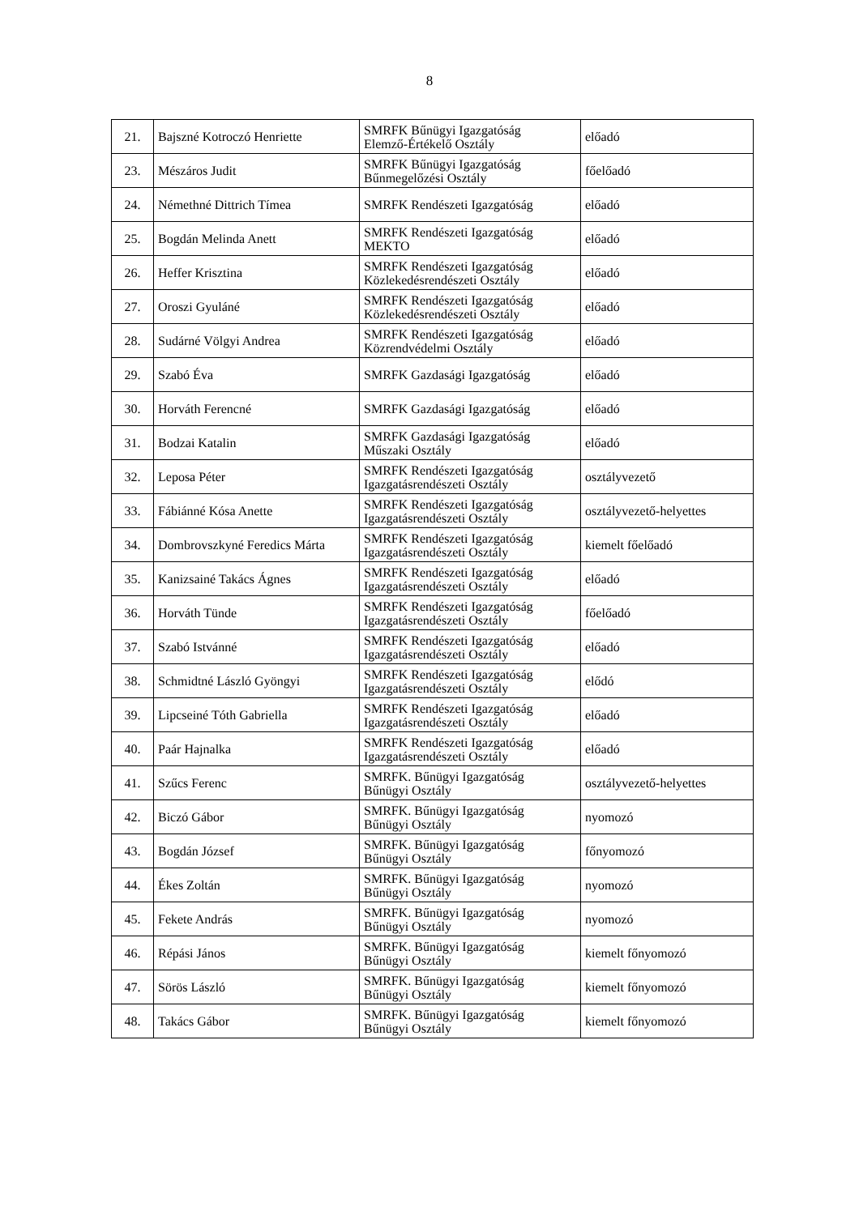8
| 21. | Bajszné Kotroczó Henriette | SMRFK Bűnügyi Igazgatóság Elemző-Értékelő Osztály | előadó |
| 23. | Mészáros Judit | SMRFK Bűnügyi Igazgatóság Bűnmegelőzési Osztály | főelőadó |
| 24. | Némethné Dittrich Tímea | SMRFK Rendészeti Igazgatóság | előadó |
| 25. | Bogdán Melinda Anett | SMRFK Rendészeti Igazgatóság MEKTO | előadó |
| 26. | Heffer Krisztina | SMRFK Rendészeti Igazgatóság Közlekedésrendészeti Osztály | előadó |
| 27. | Oroszi Gyuláné | SMRFK Rendészeti Igazgatóság Közlekedésrendészeti Osztály | előadó |
| 28. | Sudárné Völgyi Andrea | SMRFK Rendészeti Igazgatóság Közrendvédelmi Osztály | előadó |
| 29. | Szabó Éva | SMRFK Gazdasági Igazgatóság | előadó |
| 30. | Horváth Ferencné | SMRFK Gazdasági Igazgatóság | előadó |
| 31. | Bodzai Katalin | SMRFK Gazdasági Igazgatóság Műszaki Osztály | előadó |
| 32. | Leposa Péter | SMRFK Rendészeti Igazgatóság Igazgatásrendészeti Osztály | osztályvezető |
| 33. | Fábiánné Kósa Anette | SMRFK Rendészeti Igazgatóság Igazgatásrendészeti Osztály | osztályvezető-helyettes |
| 34. | Dombrovszkyné Feredics Márta | SMRFK Rendészeti Igazgatóság Igazgatásrendészeti Osztály | kiemelt főelőadó |
| 35. | Kanizsainé Takács Ágnes | SMRFK Rendészeti Igazgatóság Igazgatásrendészeti Osztály | előadó |
| 36. | Horváth Tünde | SMRFK Rendészeti Igazgatóság Igazgatásrendészeti Osztály | főelőadó |
| 37. | Szabó Istvánné | SMRFK Rendészeti Igazgatóság Igazgatásrendészeti Osztály | előadó |
| 38. | Schmidtné László Gyöngyi | SMRFK Rendészeti Igazgatóság Igazgatásrendészeti Osztály | elődó |
| 39. | Lipcseiné Tóth Gabriella | SMRFK Rendészeti Igazgatóság Igazgatásrendészeti Osztály | előadó |
| 40. | Paár Hajnalka | SMRFK Rendészeti Igazgatóság Igazgatásrendészeti Osztály | előadó |
| 41. | Szűcs Ferenc | SMRFK. Bűnügyi Igazgatóság Bűnügyi Osztály | osztályvezető-helyettes |
| 42. | Biczó Gábor | SMRFK. Bűnügyi Igazgatóság Bűnügyi Osztály | nyomozó |
| 43. | Bogdán József | SMRFK. Bűnügyi Igazgatóság Bűnügyi Osztály | főnyomozó |
| 44. | Ékes Zoltán | SMRFK. Bűnügyi Igazgatóság Bűnügyi Osztály | nyomozó |
| 45. | Fekete András | SMRFK. Bűnügyi Igazgatóság Bűnügyi Osztály | nyomozó |
| 46. | Répási János | SMRFK. Bűnügyi Igazgatóság Bűnügyi Osztály | kiemelt főnyomozó |
| 47. | Sörös László | SMRFK. Bűnügyi Igazgatóság Bűnügyi Osztály | kiemelt főnyomozó |
| 48. | Takács Gábor | SMRFK. Bűnügyi Igazgatóság Bűnügyi Osztály | kiemelt főnyomozó |